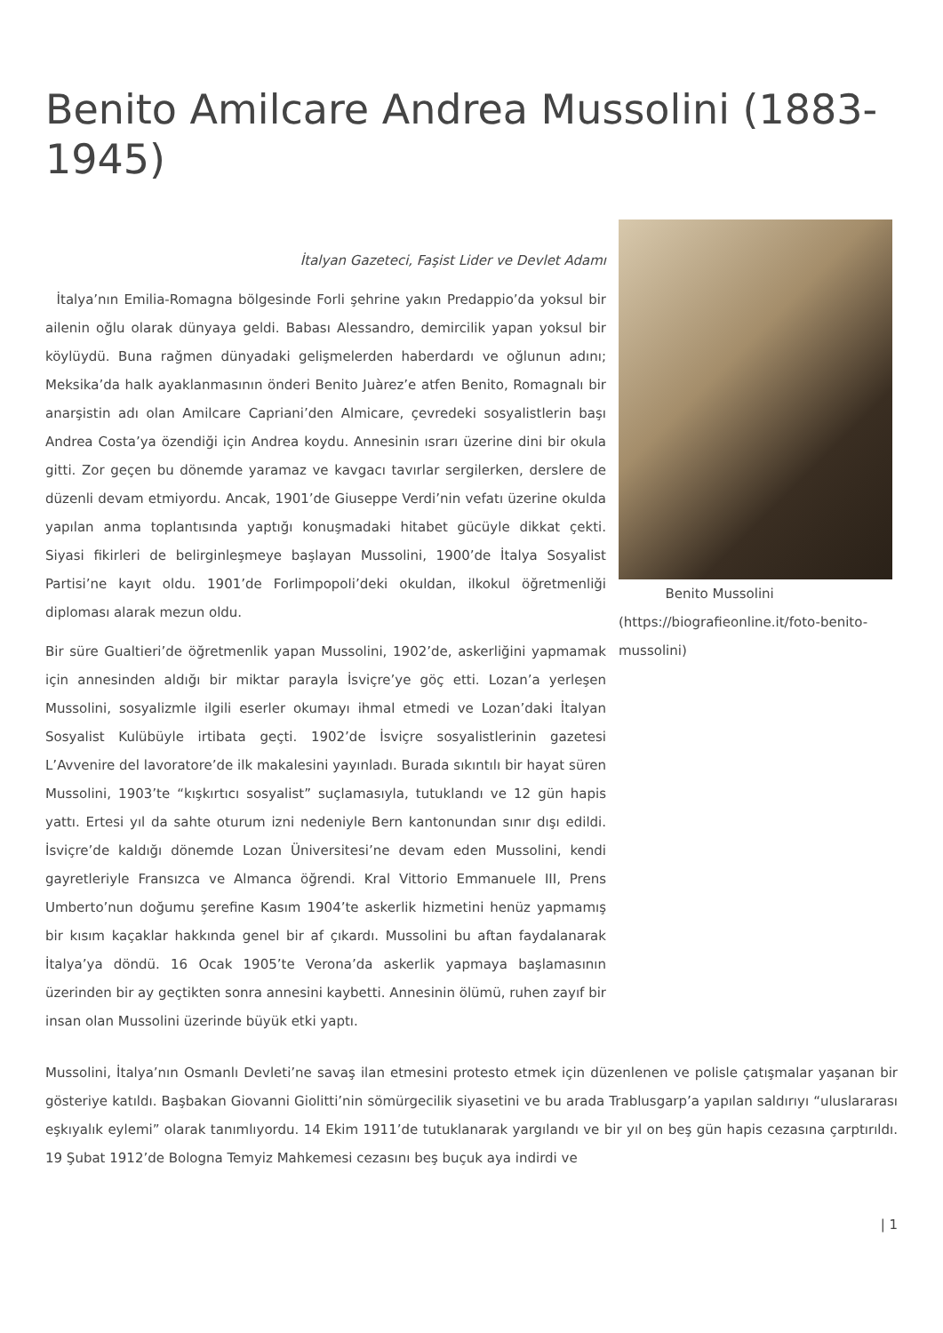Benito Amilcare Andrea Mussolini (1883-1945)
İtalyan Gazeteci, Faşist Lider ve Devlet Adamı
İtalya’nın Emilia-Romagna bölgesinde Forli şehrine yakın Predappio’da yoksul bir ailenin oğlu olarak dünyaya geldi. Babası Alessandro, demircilik yapan yoksul bir köylüydü. Buna rağmen dünyadaki gelişmelerden haberdardı ve oğlunun adını; Meksika’da halk ayaklanmasının önderi Benito Juàrez’e atfen Benito, Romagnalı bir anarşistin adı olan Amilcare Capriani’den Almicare, çevredeki sosyalistlerin başı Andrea Costa’ya özendiği için Andrea koydu. Annesinin ısrarı üzerine dini bir okula gitti. Zor geçen bu dönemde yaramaz ve kavgacı tavırlar sergilerken, derslere de düzenli devam etmiyordu. Ancak, 1901’de Giuseppe Verdi’nin vefatı üzerine okulda yapılan anma toplantısında yaptığı konuşmadaki hitabet gücüyle dikkat çekti. Siyasi fikirleri de belirginleşmeye başlayan Mussolini, 1900’de İtalya Sosyalist Partisi’ne kayıt oldu. 1901’de Forlimpopoli’deki okuldan, ilkokul öğretmenliği diploması alarak mezun oldu.
Bir süre Gualtieri’de öğretmenlik yapan Mussolini, 1902’de, askerliğini yapmamak için annesinden aldığı bir miktar parayla İsviçre’ye göç etti. Lozan’a yerleşen Mussolini, sosyalizmle ilgili eserler okumayı ihmal etmedi ve Lozan’daki İtalyan Sosyalist Kulübüyle irtibata geçti. 1902’de İsviçre sosyalistlerinin gazetesi L’Avvenire del lavoratore’de ilk makalesini yayınladı. Burada sıkıntılı bir hayat süren Mussolini, 1903’te “kışkırtıcı sosyalist” suçlamasıyla, tutuklandı ve 12 gün hapis yattı. Ertesi yıl da sahte oturum izni nedeniyle Bern kantonundan sınır dışı edildi. İsviçre’de kaldığı dönemde Lozan Üniversitesi’ne devam eden Mussolini, kendi gayretleriyle Fransızca ve Almanca öğrendi. Kral Vittorio Emmanuele III, Prens Umberto’nun doğumu şerefine Kasım 1904’te askerlik hizmetini henüz yapmamış bir kısım kaçaklar hakkında genel bir af çıkardı. Mussolini bu aftan faydalanarak İtalya’ya döndü. 16 Ocak 1905’te Verona’da askerlik yapmaya başlamasının üzerinden bir ay geçtikten sonra annesini kaybetti. Annesinin ölümü, ruhen zayıf bir insan olan Mussolini üzerinde büyük etki yaptı.
Benito Mussolini (https://biografieonline.it/foto-benito-mussolini)
Mussolini, İtalya’nın Osmanlı Devleti’ne savaş ilan etmesini protesto etmek için düzenlenen ve polisle çatışmalar yaşanan bir gösteriye katıldı. Başbakan Giovanni Giolitti’nin sömürgecilik siyasetini ve bu arada Trablusgarp’a yapılan saldırıyı “uluslararası eşkıyalık eylemi” olarak tanımlıyordu. 14 Ekim 1911’de tutuklanarak yargılandı ve bir yıl on beş gün hapis cezasına çarptırıldı. 19 Şubat 1912’de Bologna Temyiz Mahkemesi cezasını beş buçuk aya indirdi ve
| 1